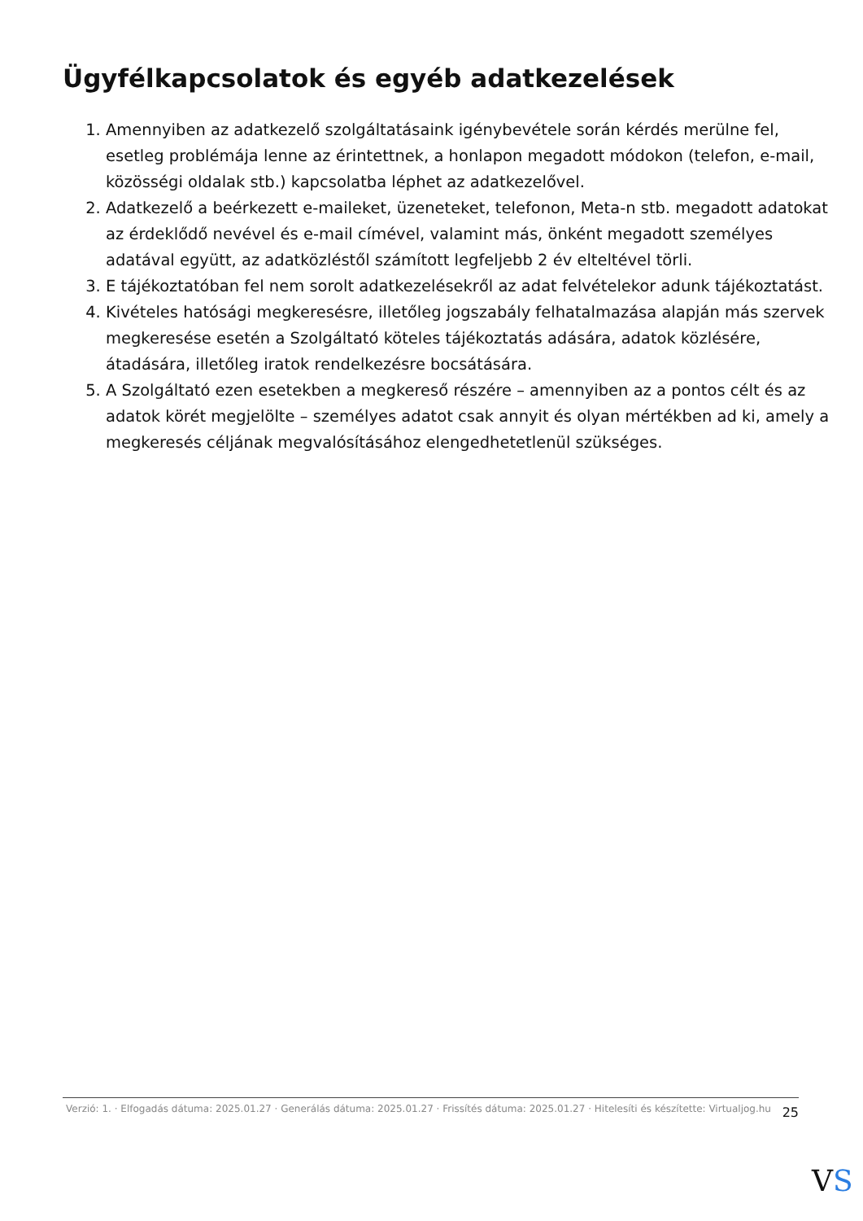Ügyfélkapcsolatok és egyéb adatkezelések
1. Amennyiben az adatkezelő szolgáltatásaink igénybevétele során kérdés merülne fel, esetleg problémája lenne az érintettnek, a honlapon megadott módokon (telefon, e-mail, közösségi oldalak stb.) kapcsolatba léphet az adatkezelővel.
2. Adatkezelő a beérkezett e-maileket, üzeneteket, telefonon, Meta-n stb. megadott adatokat az érdeklődő nevével és e-mail címével, valamint más, önként megadott személyes adatával együtt, az adatközléstől számított legfeljebb 2 év elteltével törli.
3. E tájékoztatóban fel nem sorolt adatkezelésekről az adat felvételekor adunk tájékoztatást.
4. Kivételes hatósági megkeresésre, illetőleg jogszabály felhatalmazása alapján más szervek megkeresése esetén a Szolgáltató köteles tájékoztatás adására, adatok közlésére, átadására, illetőleg iratok rendelkezésre bocsátására.
5. A Szolgáltató ezen esetekben a megkereső részére – amennyiben az a pontos célt és az adatok körét megjelölte – személyes adatot csak annyit és olyan mértékben ad ki, amely a megkeresés céljának megvalósításához elengedhetetlenül szükséges.
Verzió: 1. · Elfogadás dátuma: 2025.01.27 · Generálás dátuma: 2025.01.27 · Frissítés dátuma: 2025.01.27 · Hitelesíti és készítette: Virtualjog.hu
25
VS